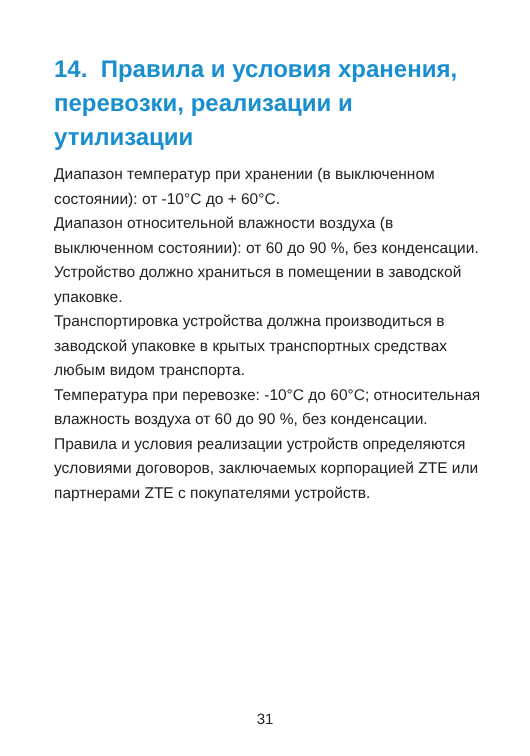14. Правила и условия хранения, перевозки, реализации и утилизации
Диапазон температур при хранении (в выключенном состоянии): от -10°C до + 60°C.
Диапазон относительной влажности воздуха (в выключенном состоянии): от 60 до 90 %, без конденсации.
Устройство должно храниться в помещении в заводской упаковке.
Транспортировка устройства должна производиться в заводской упаковке в крытых транспортных средствах любым видом транспорта.
Температура при перевозке: -10°C до 60°C; относительная влажность воздуха от 60 до 90 %, без конденсации.
Правила и условия реализации устройств определяются условиями договоров, заключаемых корпорацией ZTE или партнерами ZTE с покупателями устройств.
31